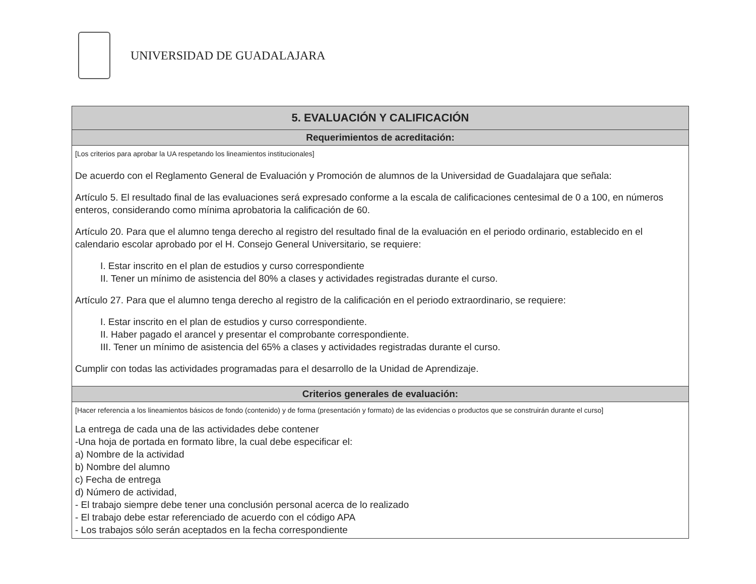UNIVERSIDAD DE GUADALAJARA
| 5. EVALUACIÓN Y CALIFICACIÓN |
| --- |
| Requerimientos de acreditación: |
| [Los criterios para aprobar la UA respetando los lineamientos institucionales] De acuerdo con el Reglamento General de Evaluación y Promoción de alumnos de la Universidad de Guadalajara que señala: Artículo 5. El resultado final de las evaluaciones será expresado conforme a la escala de calificaciones centesimal de 0 a 100, en números enteros, considerando como mínima aprobatoria la calificación de 60. Artículo 20. Para que el alumno tenga derecho al registro del resultado final de la evaluación en el periodo ordinario, establecido en el calendario escolar aprobado por el H. Consejo General Universitario, se requiere: I. Estar inscrito en el plan de estudios y curso correspondiente II. Tener un mínimo de asistencia del 80% a clases y actividades registradas durante el curso. Artículo 27. Para que el alumno tenga derecho al registro de la calificación en el periodo extraordinario, se requiere: I. Estar inscrito en el plan de estudios y curso correspondiente. II. Haber pagado el arancel y presentar el comprobante correspondiente. III. Tener un mínimo de asistencia del 65% a clases y actividades registradas durante el curso. Cumplir con todas las actividades programadas para el desarrollo de la Unidad de Aprendizaje. |
| Criterios generales de evaluación: |
| [Hacer referencia a los lineamientos básicos de fondo (contenido) y de forma (presentación y formato) de las evidencias o productos que se construirán durante el curso] La entrega de cada una de las actividades debe contener -Una hoja de portada en formato libre, la cual debe especificar el: a) Nombre de la actividad b) Nombre del alumno c) Fecha de entrega d) Número de actividad, - El trabajo siempre debe tener una conclusión personal acerca de lo realizado - El trabajo debe estar referenciado de acuerdo con el código APA - Los trabajos sólo serán aceptados en la fecha correspondiente |